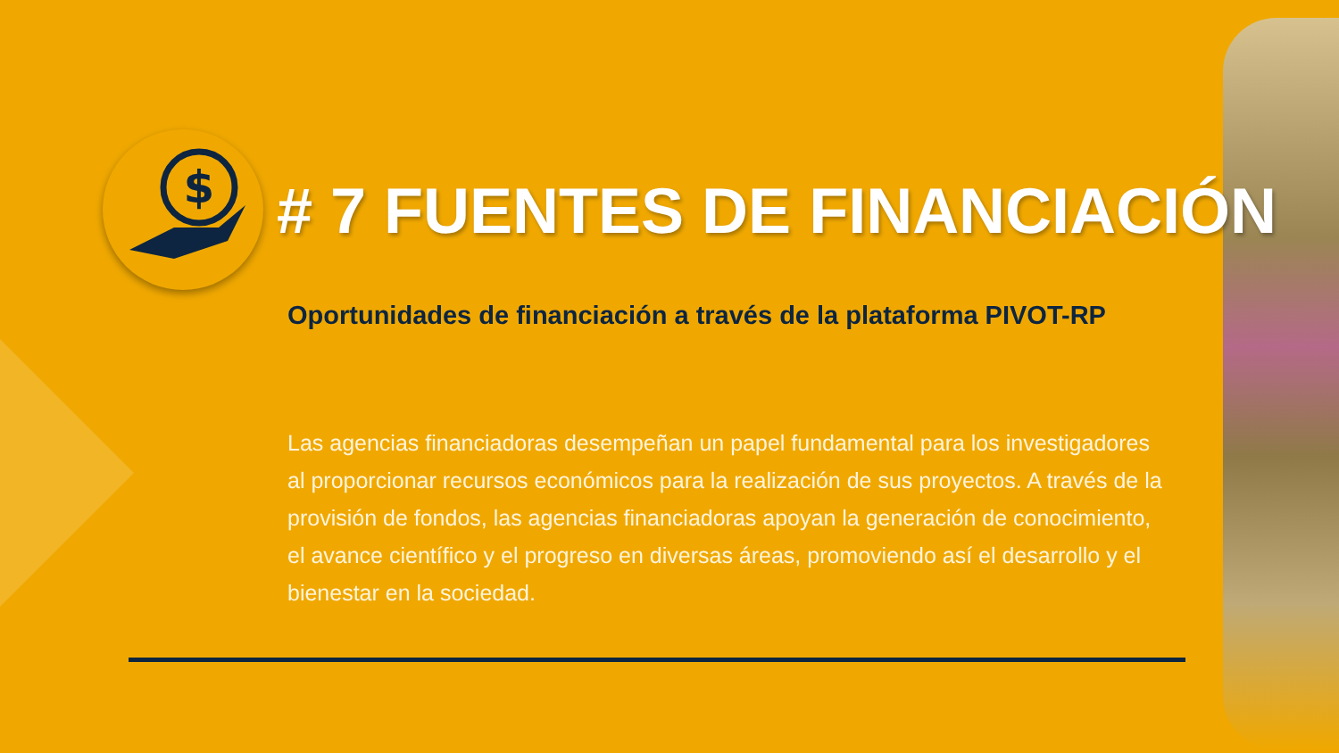$
# 7 FUENTES DE FINANCIACIÓN
Oportunidades de financiación a través de la plataforma PIVOT-RP
Las agencias financiadoras desempeñan un papel fundamental para los investigadores al proporcionar recursos económicos para la realización de sus proyectos. A través de la provisión de fondos, las agencias financiadoras apoyan la generación de conocimiento, el avance científico y el progreso en diversas áreas, promoviendo así el desarrollo y el bienestar en la sociedad.